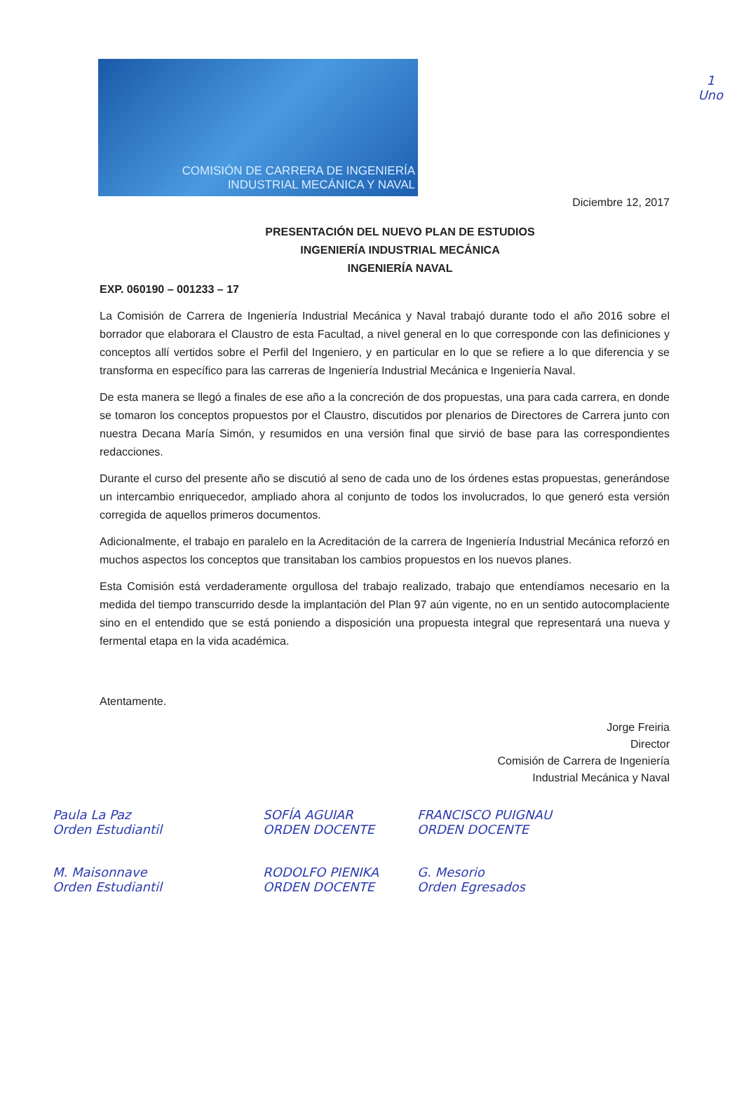1
Uno
COMISIÓN DE CARRERA DE INGENIERÍA
INDUSTRIAL MECÁNICA Y NAVAL
Diciembre 12, 2017
PRESENTACIÓN DEL NUEVO PLAN DE ESTUDIOS
INGENIERÍA INDUSTRIAL MECÁNICA
INGENIERÍA NAVAL
EXP. 060190 – 001233 – 17
La Comisión de Carrera de Ingeniería Industrial Mecánica y Naval trabajó durante todo el año 2016 sobre el borrador que elaborara el Claustro de esta Facultad, a nivel general en lo que corresponde con las definiciones y conceptos allí vertidos sobre el Perfil del Ingeniero, y en particular en lo que se refiere a lo que diferencia y se transforma en específico para las carreras de Ingeniería Industrial Mecánica e Ingeniería Naval.
De esta manera se llegó a finales de ese año a la concreción de dos propuestas, una para cada carrera, en donde se tomaron los conceptos propuestos por el Claustro, discutidos por plenarios de Directores de Carrera junto con nuestra Decana María Simón, y resumidos en una versión final que sirvió de base para las correspondientes redacciones.
Durante el curso del presente año se discutió al seno de cada uno de los órdenes estas propuestas, generándose un intercambio enriquecedor, ampliado ahora al conjunto de todos los involucrados, lo que generó esta versión corregida de aquellos primeros documentos.
Adicionalmente, el trabajo en paralelo en la Acreditación de la carrera de Ingeniería Industrial Mecánica reforzó en muchos aspectos los conceptos que transitaban los cambios propuestos en los nuevos planes.
Esta Comisión está verdaderamente orgullosa del trabajo realizado, trabajo que entendíamos necesario en la medida del tiempo transcurrido desde la implantación del Plan 97 aún vigente, no en un sentido autocomplaciente sino en el entendido que se está poniendo a disposición una propuesta integral que representará una nueva y fermental etapa en la vida académica.
Atentamente.
Jorge Freiria
Director
Comisión de Carrera de Ingeniería
Industrial Mecánica y Naval
Paula La Paz
Orden Estudiantil
SOFÍA AGUIAR
ORDEN DOCENTE
FRANCISCO PUIGNAU
ORDEN DOCENTE
M. Maisonnave
Orden Estudiantil
RODOLFO PIENIKA
ORDEN DOCENTE
G. Mesorio
Orden Egresados